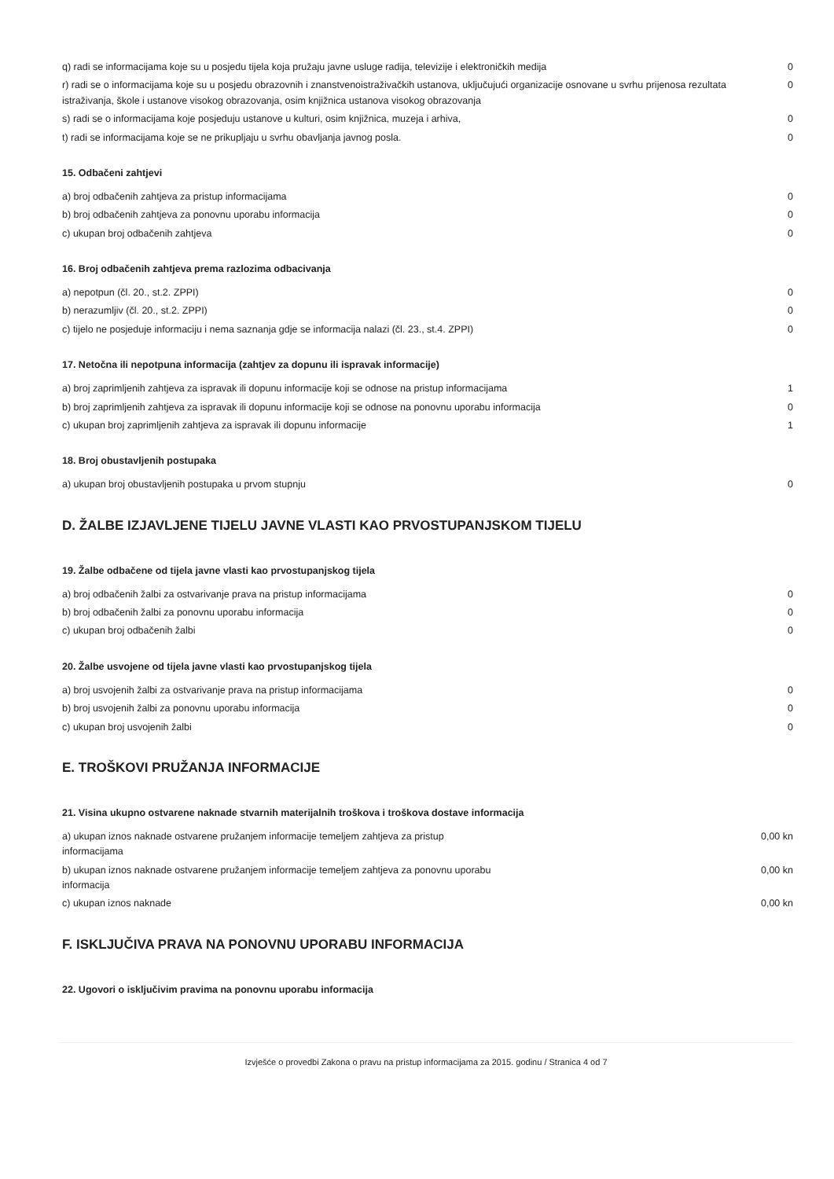| q) radi se informacijama koje su u posjedu tijela koja pružaju javne usluge radija, televizije i elektroničkih medija | 0 |
| r) radi se o informacijama koje su u posjedu obrazovnih i znanstvenoistraživačkih ustanova, uključujući organizacije osnovane u svrhu prijenosa rezultata istraživanja, škole i ustanove visokog obrazovanja, osim knjižnica ustanova visokog obrazovanja | 0 |
| s) radi se o informacijama koje posjeduju ustanove u kulturi, osim knjižnica, muzeja i arhiva, | 0 |
| t) radi se informacijama koje se ne prikupljaju u svrhu obavljanja javnog posla. | 0 |
15. Odbačeni zahtjevi
| a) broj odbačenih zahtjeva za pristup informacijama | 0 |
| b) broj odbačenih zahtjeva za ponovnu uporabu informacija | 0 |
| c) ukupan broj odbačenih zahtjeva | 0 |
16. Broj odbačenih zahtjeva prema razlozima odbacivanja
| a) nepotpun (čl. 20., st.2. ZPPI) | 0 |
| b) nerazumljiv (čl. 20., st.2. ZPPI) | 0 |
| c) tijelo ne posjeduje informaciju i nema saznanja gdje se informacija nalazi (čl. 23., st.4. ZPPI) | 0 |
17. Netočna ili nepotpuna informacija (zahtjev za dopunu ili ispravak informacije)
| a) broj zaprimljenih zahtjeva za ispravak ili dopunu informacije koji se odnose na pristup informacijama | 1 |
| b) broj zaprimljenih zahtjeva za ispravak ili dopunu informacije koji se odnose na ponovnu uporabu informacija | 0 |
| c) ukupan broj zaprimljenih zahtjeva za ispravak ili dopunu informacije | 1 |
18. Broj obustavljenih postupaka
| a) ukupan broj obustavljenih postupaka u prvom stupnju | 0 |
D. ŽALBE IZJAVLJENE TIJELU JAVNE VLASTI KAO PRVOSTUPANJSKOM TIJELU
19. Žalbe odbačene od tijela javne vlasti kao prvostupanjskog tijela
| a) broj odbačenih žalbi za ostvarivanje prava na pristup informacijama | 0 |
| b) broj odbačenih žalbi za ponovnu uporabu informacija | 0 |
| c) ukupan broj odbačenih žalbi | 0 |
20. Žalbe usvojene od tijela javne vlasti kao prvostupanjskog tijela
| a) broj usvojenih žalbi za ostvarivanje prava na pristup informacijama | 0 |
| b) broj usvojenih žalbi za ponovnu uporabu informacija | 0 |
| c) ukupan broj usvojenih žalbi | 0 |
E. TROŠKOVI PRUŽANJA INFORMACIJE
21. Visina ukupno ostvarene naknade stvarnih materijalnih troškova i troškova dostave informacija
| a) ukupan iznos naknade ostvarene pružanjem informacije temeljem zahtjeva za pristup informacijama | 0,00 kn |
| b) ukupan iznos naknade ostvarene pružanjem informacije temeljem zahtjeva za ponovnu uporabu informacija | 0,00 kn |
| c) ukupan iznos naknade | 0,00 kn |
F. ISKLJUČIVA PRAVA NA PONOVNU UPORABU INFORMACIJA
22. Ugovori o isključivim pravima na ponovnu uporabu informacija
Izvješće o provedbi Zakona o pravu na pristup informacijama za 2015. godinu / Stranica 4 od 7